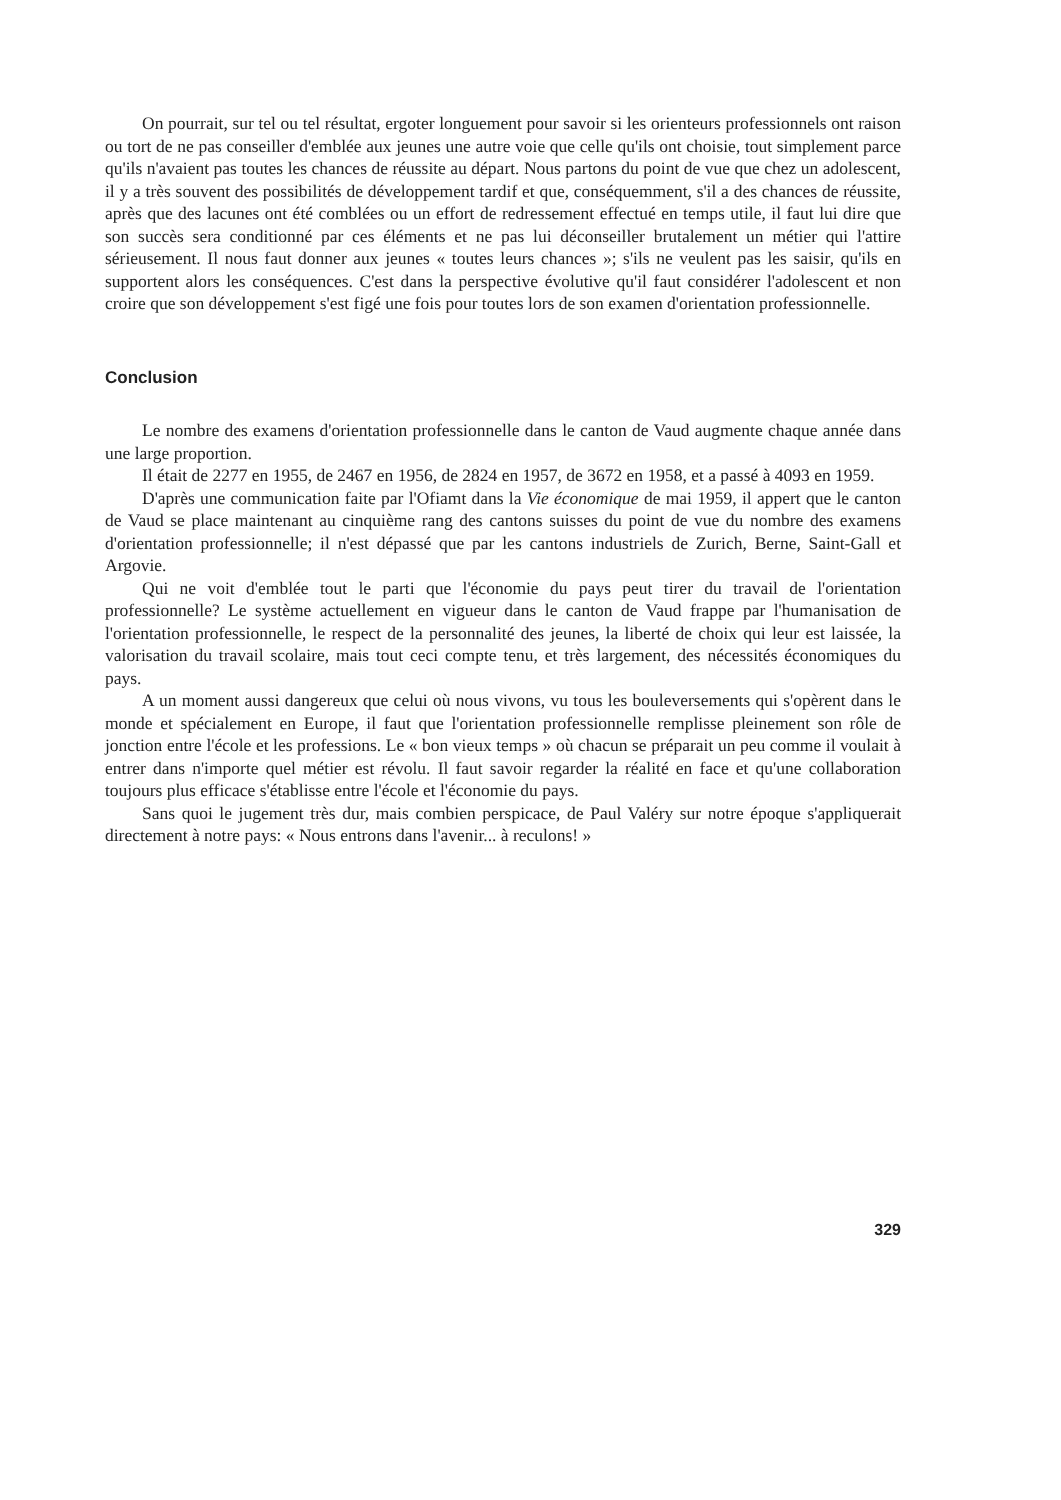On pourrait, sur tel ou tel résultat, ergoter longuement pour savoir si les orienteurs professionnels ont raison ou tort de ne pas conseiller d'emblée aux jeunes une autre voie que celle qu'ils ont choisie, tout simplement parce qu'ils n'avaient pas toutes les chances de réussite au départ. Nous partons du point de vue que chez un adolescent, il y a très souvent des possibilités de développement tardif et que, conséquemment, s'il a des chances de réussite, après que des lacunes ont été comblées ou un effort de redressement effectué en temps utile, il faut lui dire que son succès sera conditionné par ces éléments et ne pas lui déconseiller brutalement un métier qui l'attire sérieusement. Il nous faut donner aux jeunes « toutes leurs chances »; s'ils ne veulent pas les saisir, qu'ils en supportent alors les conséquences. C'est dans la perspective évolutive qu'il faut considérer l'adolescent et non croire que son développement s'est figé une fois pour toutes lors de son examen d'orientation professionnelle.
Conclusion
Le nombre des examens d'orientation professionnelle dans le canton de Vaud augmente chaque année dans une large proportion.
Il était de 2277 en 1955, de 2467 en 1956, de 2824 en 1957, de 3672 en 1958, et a passé à 4093 en 1959.
D'après une communication faite par l'Ofiamt dans la Vie économique de mai 1959, il appert que le canton de Vaud se place maintenant au cinquième rang des cantons suisses du point de vue du nombre des examens d'orientation professionnelle; il n'est dépassé que par les cantons industriels de Zurich, Berne, Saint-Gall et Argovie.
Qui ne voit d'emblée tout le parti que l'économie du pays peut tirer du travail de l'orientation professionnelle? Le système actuellement en vigueur dans le canton de Vaud frappe par l'humanisation de l'orientation professionnelle, le respect de la personnalité des jeunes, la liberté de choix qui leur est laissée, la valorisation du travail scolaire, mais tout ceci compte tenu, et très largement, des nécessités économiques du pays.
A un moment aussi dangereux que celui où nous vivons, vu tous les bouleversements qui s'opèrent dans le monde et spécialement en Europe, il faut que l'orientation professionnelle remplisse pleinement son rôle de jonction entre l'école et les professions. Le « bon vieux temps » où chacun se préparait un peu comme il voulait à entrer dans n'importe quel métier est révolu. Il faut savoir regarder la réalité en face et qu'une collaboration toujours plus efficace s'établisse entre l'école et l'économie du pays.
Sans quoi le jugement très dur, mais combien perspicace, de Paul Valéry sur notre époque s'appliquerait directement à notre pays: « Nous entrons dans l'avenir... à reculons! »
329